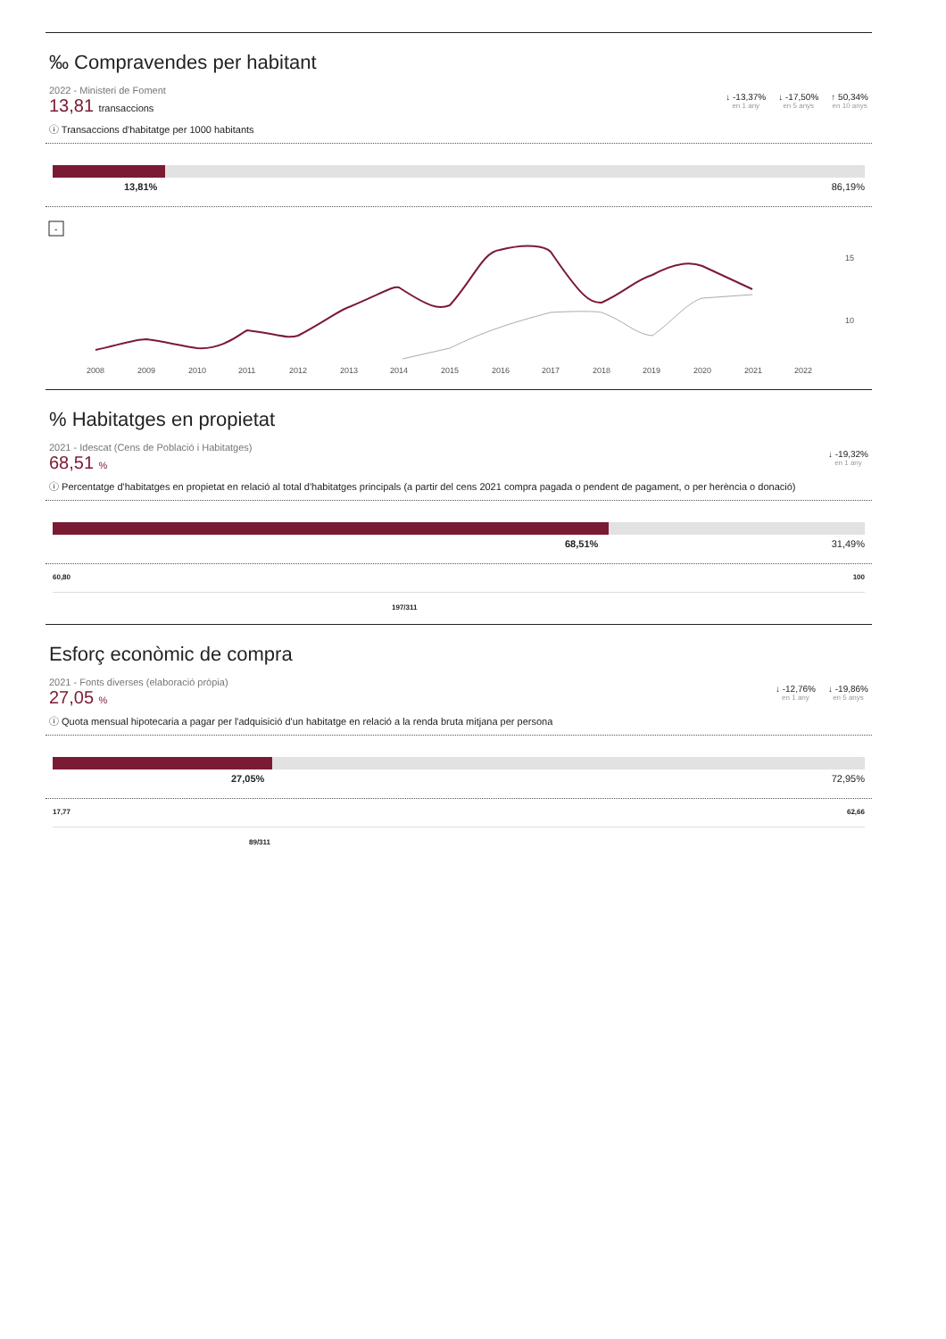‰ Compravendes per habitant
2022 - Ministeri de Foment
13,81 transaccions
ⓘ Transaccions d'habitatge per 1000 habitants
↓ -13,37%
en 1 any
↓ -17,50%
en 5 anys
↑ 50,34%
en 10 anys
13,81% 86,19%
-
15
10
2008
2009
2010
2011
2012
2013
2014
2015
2016
2017
2018
2019
2020
2021
2022
% Habitatges en propietat
2021 - Idescat (Cens de Població i Habitatges)
68,51 %
ⓘ Percentatge d'habitatges en propietat en relació al total d'habitatges principals (a partir del cens 2021 compra pagada o pendent de pagament, o per herència o donació)
↓ -19,32%
en 1 any
68,51% 31,49%
60,80 100
197/311
Esforç econòmic de compra
2021 - Fonts diverses (elaboració pròpia)
27,05 %
ⓘ Quota mensual hipotecaria a pagar per l'adquisició d'un habitatge en relació a la renda bruta mitjana per persona
↓ -12,76%
en 1 any
↓ -19,86%
en 5 anys
27,05% 72,95%
17,77 62,66
89/311